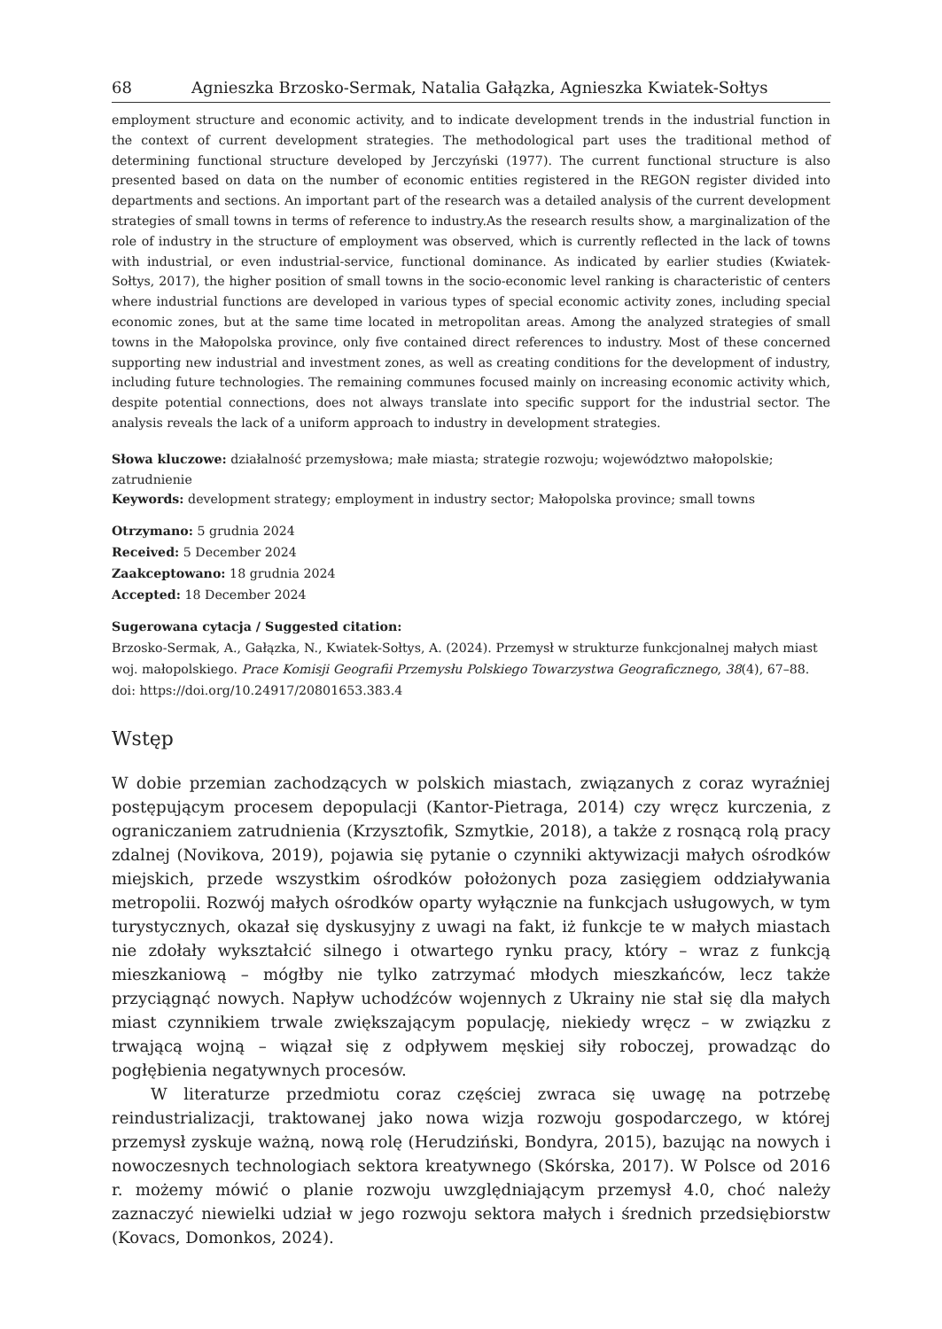68 Agnieszka Brzosko-Sermak, Natalia Gałązka, Agnieszka Kwiatek-Sołtys
employment structure and economic activity, and to indicate development trends in the industrial function in the context of current development strategies. The methodological part uses the traditional method of determining functional structure developed by Jerczyński (1977). The current functional structure is also presented based on data on the number of economic entities registered in the REGON register divided into departments and sections. An important part of the research was a detailed analysis of the current development strategies of small towns in terms of reference to industry.As the research results show, a marginalization of the role of industry in the structure of employment was observed, which is currently reflected in the lack of towns with industrial, or even industrial-service, functional dominance. As indicated by earlier studies (Kwiatek-Sołtys, 2017), the higher position of small towns in the socio-economic level ranking is characteristic of centers where industrial functions are developed in various types of special economic activity zones, including special economic zones, but at the same time located in metropolitan areas. Among the analyzed strategies of small towns in the Małopolska province, only five contained direct references to industry. Most of these concerned supporting new industrial and investment zones, as well as creating conditions for the development of industry, including future technologies. The remaining communes focused mainly on increasing economic activity which, despite potential connections, does not always translate into specific support for the industrial sector. The analysis reveals the lack of a uniform approach to industry in development strategies.
Słowa kluczowe: działalność przemysłowa; małe miasta; strategie rozwoju; województwo małopolskie; zatrudnienie
Keywords: development strategy; employment in industry sector; Małopolska province; small towns
Otrzymano: 5 grudnia 2024
Received: 5 December 2024
Zaakceptowano: 18 grudnia 2024
Accepted: 18 December 2024
Sugerowana cytacja / Suggested citation:
Brzosko-Sermak, A., Gałązka, N., Kwiatek-Sołtys, A. (2024). Przemysł w strukturze funkcjonalnej małych miast woj. małopolskiego. Prace Komisji Geografii Przemysłu Polskiego Towarzystwa Geograficznego, 38(4), 67–88. doi: https://doi.org/10.24917/20801653.383.4
Wstęp
W dobie przemian zachodzących w polskich miastach, związanych z coraz wyraźniej postępującym procesem depopulacji (Kantor-Pietraga, 2014) czy wręcz kurczenia, z ograniczaniem zatrudnienia (Krzysztofik, Szmytkie, 2018), a także z rosnącą rolą pracy zdalnej (Novikova, 2019), pojawia się pytanie o czynniki aktywizacji małych ośrodków miejskich, przede wszystkim ośrodków położonych poza zasięgiem oddziaływania metropolii. Rozwój małych ośrodków oparty wyłącznie na funkcjach usługowych, w tym turystycznych, okazał się dyskusyjny z uwagi na fakt, iż funkcje te w małych miastach nie zdołały wykształcić silnego i otwartego rynku pracy, który – wraz z funkcją mieszkaniową – mógłby nie tylko zatrzymać młodych mieszkańców, lecz także przyciągnąć nowych. Napływ uchodźców wojennych z Ukrainy nie stał się dla małych miast czynnikiem trwale zwiększającym populację, niekiedy wręcz – w związku z trwającą wojną – wiązał się z odpływem męskiej siły roboczej, prowadząc do pogłębienia negatywnych procesów.
W literaturze przedmiotu coraz częściej zwraca się uwagę na potrzebę reindustrializacji, traktowanej jako nowa wizja rozwoju gospodarczego, w której przemysł zyskuje ważną, nową rolę (Herudziński, Bondyra, 2015), bazując na nowych i nowoczesnych technologiach sektora kreatywnego (Skórska, 2017). W Polsce od 2016 r. możemy mówić o planie rozwoju uwzględniającym przemysł 4.0, choć należy zaznaczyć niewielki udział w jego rozwoju sektora małych i średnich przedsiębiorstw (Kovacs, Domonkos, 2024).